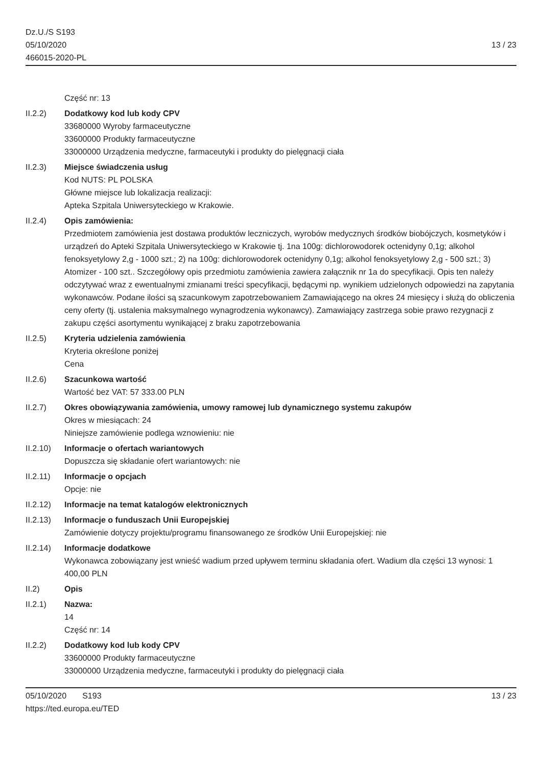Dz.U./S S193
05/10/2020
466015-2020-PL
13 / 23
Część nr: 13
II.2.2) Dodatkowy kod lub kody CPV
33680000 Wyroby farmaceutyczne
33600000 Produkty farmaceutyczne
33000000 Urządzenia medyczne, farmaceutyki i produkty do pielęgnacji ciała
II.2.3) Miejsce świadczenia usług
Kod NUTS: PL POLSKA
Główne miejsce lub lokalizacja realizacji:
Apteka Szpitala Uniwersyteckiego w Krakowie.
II.2.4) Opis zamówienia:
Przedmiotem zamówienia jest dostawa produktów leczniczych, wyrobów medycznych środków biobójczych, kosmetyków i urządzeń do Apteki Szpitala Uniwersyteckiego w Krakowie tj. 1na 100g: dichlorowodorek octenidyny 0,1g; alkohol fenoksyetylowy 2,g - 1000 szt.; 2) na 100g: dichlorowodorek octenidyny 0,1g; alkohol fenoksyetylowy 2,g - 500 szt.; 3) Atomizer - 100 szt.. Szczegółowy opis przedmiotu zamówienia zawiera załącznik nr 1a do specyfikacji. Opis ten należy odczytywać wraz z ewentualnymi zmianami treści specyfikacji, będącymi np. wynikiem udzielonych odpowiedzi na zapytania wykonawców. Podane ilości są szacunkowym zapotrzebowaniem Zamawiającego na okres 24 miesięcy i służą do obliczenia ceny oferty (tj. ustalenia maksymalnego wynagrodzenia wykonawcy). Zamawiający zastrzega sobie prawo rezygnacji z zakupu części asortymentu wynikającej z braku zapotrzebowania
II.2.5) Kryteria udzielenia zamówienia
Kryteria określone poniżej
Cena
II.2.6) Szacunkowa wartość
Wartość bez VAT: 57 333.00 PLN
II.2.7) Okres obowiązywania zamówienia, umowy ramowej lub dynamicznego systemu zakupów
Okres w miesiącach: 24
Niniejsze zamówienie podlega wznowieniu: nie
II.2.10)
Informacje o ofertach wariantowych
Dopuszcza się składanie ofert wariantowych: nie
II.2.11)
Informacje o opcjach
Opcje: nie
II.2.12)
Informacje na temat katalogów elektronicznych
II.2.13)
Informacje o funduszach Unii Europejskiej
Zamówienie dotyczy projektu/programu finansowanego ze środków Unii Europejskiej: nie
II.2.14)
Informacje dodatkowe
Wykonawca zobowiązany jest wnieść wadium przed upływem terminu składania ofert. Wadium dla części 13 wynosi: 1 400,00 PLN
II.2) Opis
II.2.1) Nazwa:
14
Część nr: 14
II.2.2) Dodatkowy kod lub kody CPV
33600000 Produkty farmaceutyczne
33000000 Urządzenia medyczne, farmaceutyki i produkty do pielęgnacji ciała
05/10/2020 S193 13 / 23
https://ted.europa.eu/TED